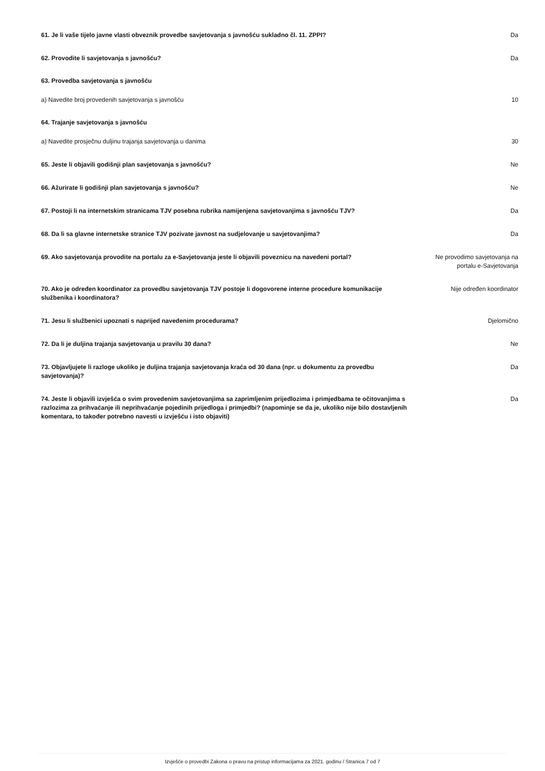61. Je li vaše tijelo javne vlasti obveznik provedbe savjetovanja s javnošću sukladno čl. 11. ZPPI? Da
62. Provodite li savjetovanja s javnošću? Da
63. Provedba savjetovanja s javnošću
a) Navedite broj provedenih savjetovanja s javnošću
10
64. Trajanje savjetovanja s javnošću
a) Navedite prosječnu duljinu trajanja savjetovanja u danima
30
65. Jeste li objavili godišnji plan savjetovanja s javnošću? Ne
66. Ažurirate li godišnji plan savjetovanja s javnošću? Ne
67. Postoji li na internetskim stranicama TJV posebna rubrika namijenjena savjetovanjima s javnošću TJV?
Da
68. Da li sa glavne internetske stranice TJV pozivate javnost na sudjelovanje u savjetovanjima? Da
69. Ako savjetovanja provodite na portalu za e-Savjetovanja jeste li objavili poveznicu na navedeni portal?
Ne provodimo savjetovanja na portalu e-Savjetovanja
70. Ako je određen koordinator za provedbu savjetovanja TJV postoje li dogovorene interne procedure komunikacije službenika i koordinatora?
Nije određen koordinator
71. Jesu li službenici upoznati s naprijed navedenim procedurama? Djelomično
72. Da li je duljina trajanja savjetovanja u pravilu 30 dana? Ne
73. Objavljujete li razloge ukoliko je duljina trajanja savjetovanja kraća od 30 dana (npr. u dokumentu za provedbu savjetovanja)?
Da
74. Jeste li objavili izvješća o svim provedenim savjetovanjima sa zaprimljenim prijedlozima i primjedbama te očitovanjima s razlozima za prihvaćanje ili neprihvaćanje pojedinih prijedloga i primjedbi? (napominje se da je, ukoliko nije bilo dostavljenih komentara, to također potrebno navesti u izvješću i isto objaviti)
Da
Izvješće o provedbi Zakona o pravu na pristup informacijama za 2021. godinu / Stranica 7 od 7